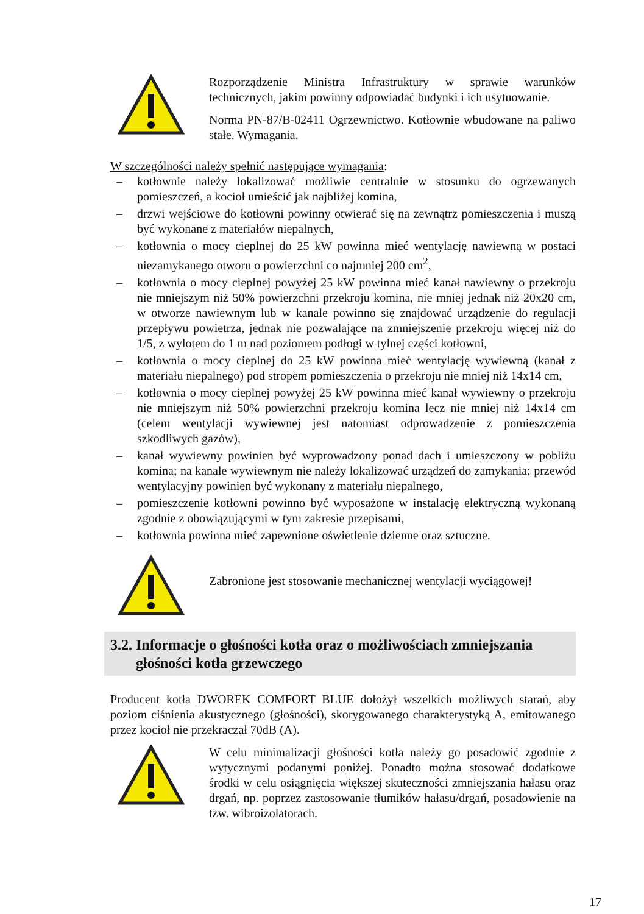Rozporządzenie Ministra Infrastruktury w sprawie warunków technicznych, jakim powinny odpowiadać budynki i ich usytuowanie.
Norma PN-87/B-02411 Ogrzewnictwo. Kotłownie wbudowane na paliwo stałe. Wymagania.
W szczególności należy spełnić następujące wymagania:
– kotłownie należy lokalizować możliwie centralnie w stosunku do ogrzewanych pomieszczeń, a kocioł umieścić jak najbliżej komina,
– drzwi wejściowe do kotłowni powinny otwierać się na zewnątrz pomieszczenia i muszą być wykonane z materiałów niepalnych,
– kotłownia o mocy cieplnej do 25 kW powinna mieć wentylację nawiewną w postaci niezamykanego otworu o powierzchni co najmniej 200 cm<sup>2</sup>,
– kotłownia o mocy cieplnej powyżej 25 kW powinna mieć kanał nawiewny o przekroju nie mniejszym niż 50% powierzchni przekroju komina, nie mniej jednak niż 20x20 cm, w otworze nawiewnym lub w kanale powinno się znajdować urządzenie do regulacji przepływu powietrza, jednak nie pozwalające na zmniejszenie przekroju więcej niż do 1/5, z wylotem do 1 m nad poziomem podłogi w tylnej części kotłowni,
– kotłownia o mocy cieplnej do 25 kW powinna mieć wentylację wywiewną (kanał z materiału niepalnego) pod stropem pomieszczenia o przekroju nie mniej niż 14x14 cm,
– kotłownia o mocy cieplnej powyżej 25 kW powinna mieć kanał wywiewny o przekroju nie mniejszym niż 50% powierzchni przekroju komina lecz nie mniej niż 14x14 cm (celem wentylacji wywiewnej jest natomiast odprowadzenie z pomieszczenia szkodliwych gazów),
– kanał wywiewny powinien być wyprowadzony ponad dach i umieszczony w pobliżu komina; na kanale wywiewnym nie należy lokalizować urządzeń do zamykania; przewód wentylacyjny powinien być wykonany z materiału niepalnego,
– pomieszczenie kotłowni powinno być wyposażone w instalację elektryczną wykonaną zgodnie z obowiązującymi w tym zakresie przepisami,
– kotłownia powinna mieć zapewnione oświetlenie dzienne oraz sztuczne.
Zabronione jest stosowanie mechanicznej wentylacji wyciągowej!
3.2. Informacje o głośności kotła oraz o możliwościach zmniejszania
głośności kotła grzewczego
Producent kotła DWOREK COMFORT BLUE dołożył wszelkich możliwych starań, aby poziom ciśnienia akustycznego (głośności), skorygowanego charakterystyką A, emitowanego przez kocioł nie przekraczał 70dB (A).
W celu minimalizacji głośności kotła należy go posadowić zgodnie z wytycznymi podanymi poniżej. Ponadto można stosować dodatkowe środki w celu osiągnięcia większej skuteczności zmniejszania hałasu oraz drgań, np. poprzez zastosowanie tłumików hałasu/drgań, posadowienie na tzw. wibroizolatorach.
17